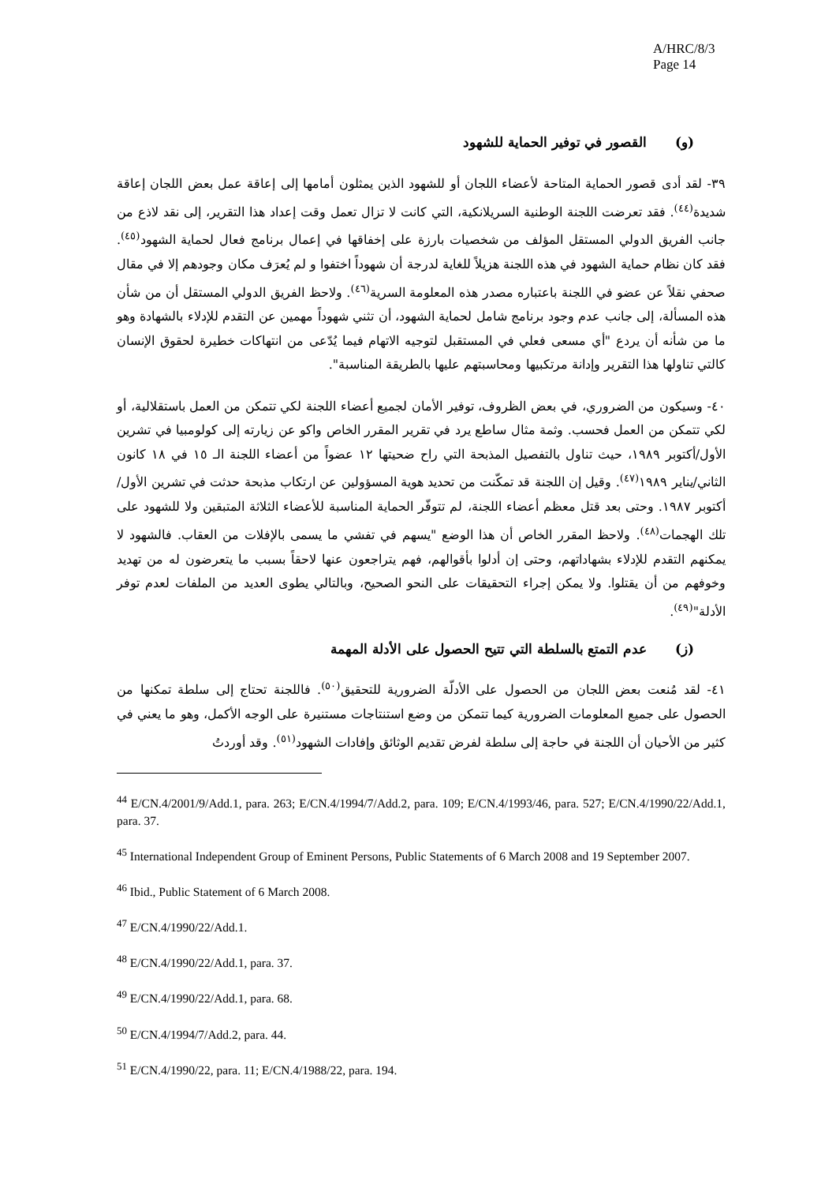A/HRC/8/3
Page 14
(و) القصور في توفير الحماية للشهود
٣٩- لقد أدى قصور الحماية المتاحة لأعضاء اللجان أو للشهود الذين يمثلون أمامها إلى إعاقة عمل بعض اللجان إعاقة شديدة<sup>(٤٤)</sup>. فقد تعرضت اللجنة الوطنية السريلانكية، التي كانت لا تزال تعمل وقت إعداد هذا التقرير، إلى نقد لاذع من جانب الفريق الدولي المستقل المؤلف من شخصيات بارزة على إخفاقها في إعمال برنامج فعال لحماية الشهود<sup>(٤٥)</sup>. فقد كان نظام حماية الشهود في هذه اللجنة هزيلاً للغاية لدرجة أن شهوداً اختفوا و لم يُعرَف مكان وجودهم إلا في مقال صحفي نقلاً عن عضو في اللجنة باعتباره مصدر هذه المعلومة السرية<sup>(٤٦)</sup>. ولاحظ الفريق الدولي المستقل أن من شأن هذه المسألة، إلى جانب عدم وجود برنامج شامل لحماية الشهود، أن تثني شهوداً مهمين عن التقدم للإدلاء بالشهادة وهو ما من شأنه أن يردع "أي مسعى فعلي في المستقبل لتوجيه الاتهام فيما يُدّعى من انتهاكات خطيرة لحقوق الإنسان كالتي تناولها هذا التقرير وإدانة مرتكبيها ومحاسبتهم عليها بالطريقة المناسبة".
٤٠- وسيكون من الضروري، في بعض الظروف، توفير الأمان لجميع أعضاء اللجنة لكي تتمكن من العمل باستقلالية، أو لكي تتمكن من العمل فحسب. وثمة مثال ساطع يرد في تقرير المقرر الخاص واكو عن زيارته إلى كولومبيا في تشرين الأول/أكتوبر ١٩٨٩، حيث تناول بالتفصيل المذبحة التي راح ضحيتها ١٢ عضواً من أعضاء اللجنة الـ ١٥ في ١٨ كانون الثاني/يناير ١٩٨٩<sup>(٤٧)</sup>. وقيل إن اللجنة قد تمكّنت من تحديد هوية المسؤولين عن ارتكاب مذبحة حدثت في تشرين الأول/أكتوبر ١٩٨٧. وحتى بعد قتل معظم أعضاء اللجنة، لم تتوفّر الحماية المناسبة للأعضاء الثلاثة المتبقين ولا للشهود على تلك الهجمات<sup>(٤٨)</sup>. ولاحظ المقرر الخاص أن هذا الوضع "يسهم في تفشي ما يسمى بالإفلات من العقاب. فالشهود لا يمكنهم التقدم للإدلاء بشهاداتهم، وحتى إن أدلوا بأقوالهم، فهم يتراجعون عنها لاحقاً بسبب ما يتعرضون له من تهديد وخوفهم من أن يقتلوا. ولا يمكن إجراء التحقيقات على النحو الصحيح، وبالتالي يطوى العديد من الملفات لعدم توفر الأدلة"<sup>(٤٩)</sup>.
(ز) عدم التمتع بالسلطة التي تتيح الحصول على الأدلة المهمة
٤١- لقد مُنعت بعض اللجان من الحصول على الأدلّة الضرورية للتحقيق<sup>(٥٠)</sup>. فاللجنة تحتاج إلى سلطة تمكنها من الحصول على جميع المعلومات الضرورية كيما تتمكن من وضع استنتاجات مستنيرة على الوجه الأكمل، وهو ما يعني في كثير من الأحيان أن اللجنة في حاجة إلى سلطة لفرض تقديم الوثائق وإفادات الشهود<sup>(٥١)</sup>. وقد أوردتُ
<sup>44</sup> E/CN.4/2001/9/Add.1, para. 263; E/CN.4/1994/7/Add.2, para. 109; E/CN.4/1993/46, para. 527; E/CN.4/1990/22/Add.1, para. 37.
<sup>45</sup> International Independent Group of Eminent Persons, Public Statements of 6 March 2008 and 19 September 2007.
<sup>46</sup> Ibid., Public Statement of 6 March 2008.
<sup>47</sup> E/CN.4/1990/22/Add.1.
<sup>48</sup> E/CN.4/1990/22/Add.1, para. 37.
<sup>49</sup> E/CN.4/1990/22/Add.1, para. 68.
<sup>50</sup> E/CN.4/1994/7/Add.2, para. 44.
<sup>51</sup> E/CN.4/1990/22, para. 11; E/CN.4/1988/22, para. 194.